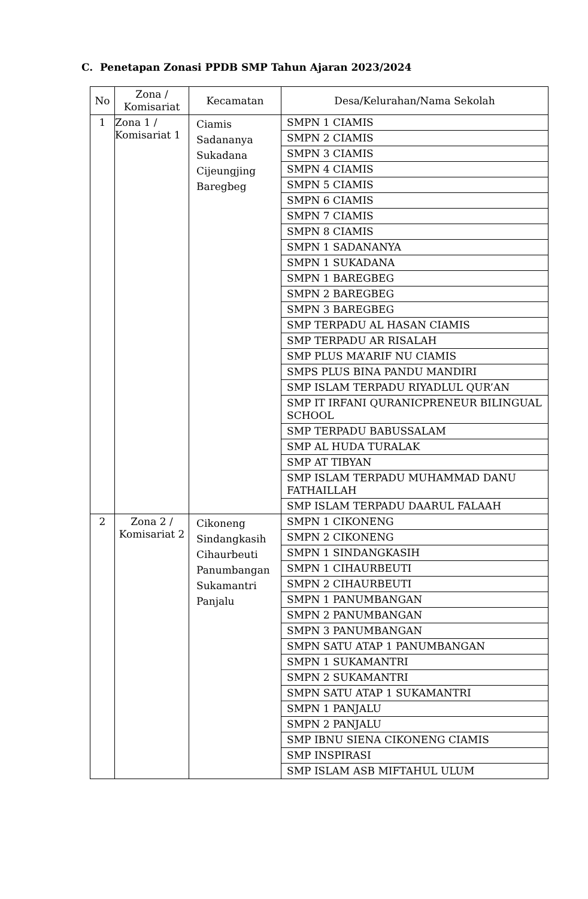C. Penetapan Zonasi PPDB SMP Tahun Ajaran 2023/2024
| No | Zona / Komisariat | Kecamatan | Desa/Kelurahan/Nama Sekolah |
| --- | --- | --- | --- |
| 1 | Zona 1 / Komisariat 1 | Ciamis Sadananya Sukadana Cijeungjing Baregbeg | SMPN 1 CIAMIS |
| | | | SMPN 2 CIAMIS |
| | | | SMPN 3 CIAMIS |
| | | | SMPN 4 CIAMIS |
| | | | SMPN 5 CIAMIS |
| | | | SMPN 6 CIAMIS |
| | | | SMPN 7 CIAMIS |
| | | | SMPN 8 CIAMIS |
| | | | SMPN 1 SADANANYA |
| | | | SMPN 1 SUKADANA |
| | | | SMPN 1 BAREGBEG |
| | | | SMPN 2 BAREGBEG |
| | | | SMPN 3 BAREGBEG |
| | | | SMP TERPADU AL HASAN CIAMIS |
| | | | SMP TERPADU AR RISALAH |
| | | | SMP PLUS MA’ARIF NU CIAMIS |
| | | | SMPS PLUS BINA PANDU MANDIRI |
| | | | SMP ISLAM TERPADU RIYADLUL QUR’AN |
| | | | SMP IT IRFANI QURANICPRENEUR BILINGUAL SCHOOL |
| | | | SMP TERPADU BABUSSALAM |
| | | | SMP AL HUDA TURALAK |
| | | | SMP AT TIBYAN |
| | | | SMP ISLAM TERPADU MUHAMMAD DANU FATHAILLAH |
| | | | SMP ISLAM TERPADU DAARUL FALAAH |
| 2 | Zona 2 / Komisariat 2 | Cikoneng Sindangkasih Cihaurbeuti Panumbangan Sukamantri Panjalu | SMPN 1 CIKONENG |
| | | | SMPN 2 CIKONENG |
| | | | SMPN 1 SINDANGKASIH |
| | | | SMPN 1 CIHAURBEUTI |
| | | | SMPN 2 CIHAURBEUTI |
| | | | SMPN 1 PANUMBANGAN |
| | | | SMPN 2 PANUMBANGAN |
| | | | SMPN 3 PANUMBANGAN |
| | | | SMPN SATU ATAP 1 PANUMBANGAN |
| | | | SMPN 1 SUKAMANTRI |
| | | | SMPN 2 SUKAMANTRI |
| | | | SMPN SATU ATAP 1 SUKAMANTRI |
| | | | SMPN 1 PANJALU |
| | | | SMPN 2 PANJALU |
| | | | SMP IBNU SIENA CIKONENG CIAMIS |
| | | | SMP INSPIRASI |
| | | | SMP ISLAM ASB MIFTAHUL ULUM |